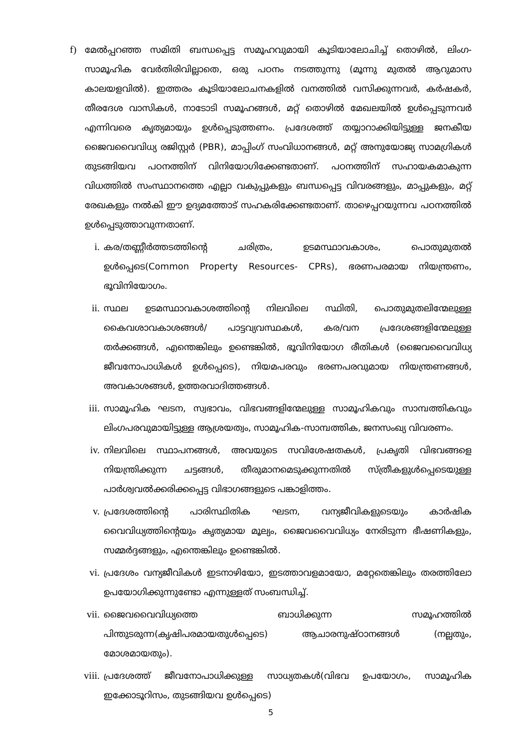f) മേൽപ്പറഞ്ഞ സമിതി ബന്ധപ്പെട്ട സമൂഹവുമായി കൂടിയാലോചിച്ച് തൊഴിൽ, ലിംഗ-സാമൂഹിക വേർതിരിവില്ലാതെ, ഒരു പഠനം നടത്തുന്നു (മൂന്നു മുതൽ ആറുമാസ കാലയളവിൽ). ഇത്തരം കൂടിയാലോചനകളിൽ വനത്തിൽ വസിക്കുന്നവർ, കർഷകർ, തീരദേശ വാസികൾ, നാടോടി സമൂഹങ്ങൾ, മറ്റ് തൊഴിൽ മേഖലയിൽ ഉൾപ്പെടുന്നവർ എന്നിവരെ കൃത്യമായും ഉൾപ്പെടുത്തണം. പ്രദേശത്ത് തയ്യാറാക്കിയിട്ടുള്ള ജനകീയ ജൈവവൈവിധ്യ രജിസ്റ്റർ (PBR), മാപ്പിംഗ് സംവിധാനങ്ങൾ, മറ്റ് അനുയോജ്യ സാമഗ്രികൾ തുടങ്ങിയവ പഠനത്തിന് വിനിയോഗിക്കേണ്ടതാണ്. പഠനത്തിന് സഹായകമാകുന്ന വിധത്തിൽ സംസ്ഥാനത്തെ എല്ലാ വകുപ്പുകളും ബന്ധപ്പെട്ട വിവരങ്ങളും, മാപ്പുകളും, മറ്റ് രേഖകളും നൽകി ഈ ഉദ്യമത്തോട് സഹകരിക്കേണ്ടതാണ്. താഴെപ്പറയുന്നവ പഠനത്തിൽ ഉൾപ്പെടുത്താവുന്നതാണ്.
i. കര/തണ്ണീർത്തടത്തിന്റെ ചരിത്രം, ഉടമസ്ഥാവകാശം, പൊതുമുതൽ ഉൾപ്പെടെ(Common Property Resources- CPRs), ഭരണപരമായ നിയന്ത്രണം, ഭൂവിനിയോഗം.
ii. സ്ഥല ഉടമസ്ഥാവകാശത്തിന്റെ നിലവിലെ സ്ഥിതി, പൊതുമുതലിന്മേലുള്ള കൈവശാവകാശങ്ങൾ/ പാട്ടവ്യവസ്ഥകൾ, കര/വന പ്രദേശങ്ങളിന്മേലുള്ള തർക്കങ്ങൾ, എന്തെങ്കിലും ഉണ്ടെങ്കിൽ, ഭൂവിനിയോഗ രീതികൾ (ജൈവവൈവിധ്യ ജീവനോപാധികൾ ഉൾപ്പെടെ), നിയമപരവും ഭരണപരവുമായ നിയന്ത്രണങ്ങൾ, അവകാശങ്ങൾ, ഉത്തരവാദിത്തങ്ങൾ.
iii. സാമൂഹിക ഘടന, സ്വഭാവം, വിഭവങ്ങളിന്മേലുള്ള സാമൂഹികവും സാമ്പത്തികവും ലിംഗപരവുമായിട്ടുള്ള ആശ്രയത്വം, സാമൂഹിക-സാമ്പത്തിക, ജനസംഖ്യ വിവരണം.
iv. നിലവിലെ സ്ഥാപനങ്ങൾ, അവയുടെ സവിശേഷതകൾ, പ്രകൃതി വിഭവങ്ങളെ നിയന്ത്രിക്കുന്ന ചട്ടങ്ങൾ, തീരുമാനമെടുക്കുന്നതിൽ സ്ത്രീകളുൾപ്പെടെയുള്ള പാർശ്വവൽക്കരിക്കപ്പെട്ട വിഭാഗങ്ങളുടെ പങ്കാളിത്തം.
v. പ്രദേശത്തിന്റെ പാരിസ്ഥിതിക ഘടന, വന്യജീവികളുടെയും കാർഷിക വൈവിധ്യത്തിന്റെയും കൃത്യമായ മൂല്യം, ജൈവവൈവിധ്യം നേരിടുന്ന ഭീഷണികളും, സമ്മർദ്ദങ്ങളും, എന്തെങ്കിലും ഉണ്ടെങ്കിൽ.
vi. പ്രദേശം വന്യജീവികൾ ഇടനാഴിയോ, ഇടത്താവളമായോ, മറ്റേതെങ്കിലും തരത്തിലോ ഉപയോഗിക്കുന്നുണ്ടോ എന്നുള്ളത് സംബന്ധിച്ച്.
vii. ജൈവവൈവിധ്യത്തെ ബാധിക്കുന്ന സമൂഹത്തിൽ പിന്തുടരുന്ന(കൃഷിപരമായതുൾപ്പെടെ) ആചാരനുഷ്ഠാനങ്ങൾ (നല്ലതും, മോശമായതും).
viii. പ്രദേശത്ത് ജീവനോപാധിക്കുള്ള സാധ്യതകൾ(വിഭവ ഉപയോഗം, സാമൂഹിക ഇക്കോടൂറിസം, തുടങ്ങിയവ ഉൾപ്പെടെ)
5